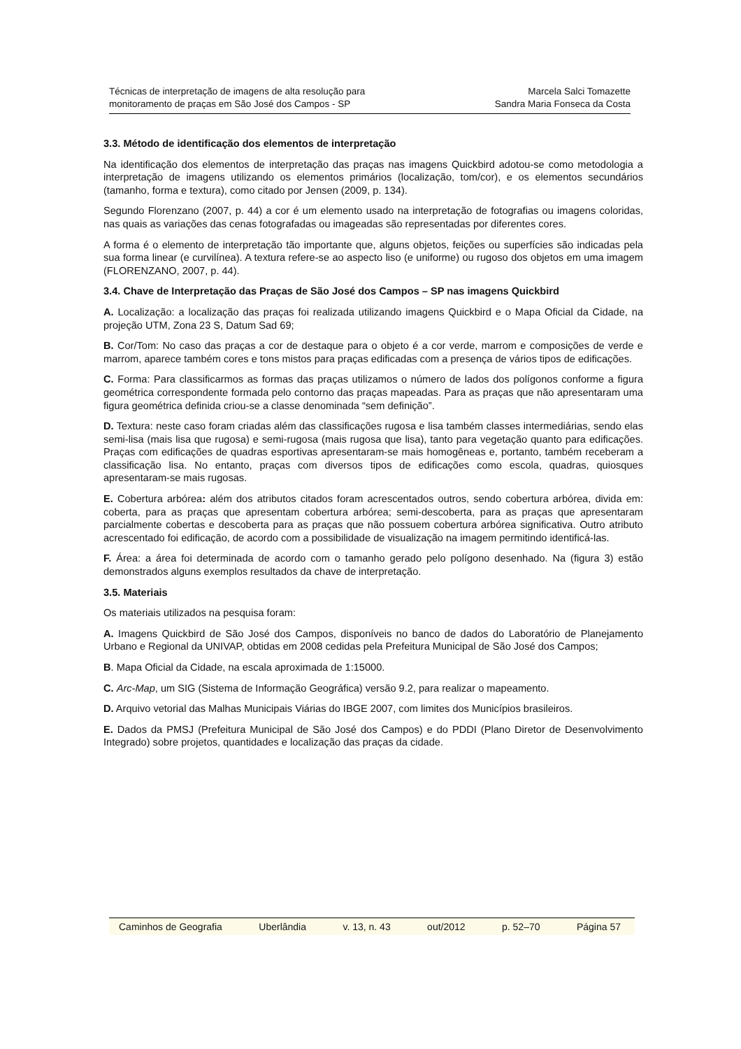Técnicas de interpretação de imagens de alta resolução para
monitoramento de praças em São José dos Campos - SP
Marcela Salci Tomazette
Sandra Maria Fonseca da Costa
3.3. Método de identificação dos elementos de interpretação
Na identificação dos elementos de interpretação das praças nas imagens Quickbird adotou-se como metodologia a interpretação de imagens utilizando os elementos primários (localização, tom/cor), e os elementos secundários (tamanho, forma e textura), como citado por Jensen (2009, p. 134).
Segundo Florenzano (2007, p. 44) a cor é um elemento usado na interpretação de fotografias ou imagens coloridas, nas quais as variações das cenas fotografadas ou imageadas são representadas por diferentes cores.
A forma é o elemento de interpretação tão importante que, alguns objetos, feições ou superfícies são indicadas pela sua forma linear (e curvilínea). A textura refere-se ao aspecto liso (e uniforme) ou rugoso dos objetos em uma imagem (FLORENZANO, 2007, p. 44).
3.4. Chave de Interpretação das Praças de São José dos Campos – SP nas imagens Quickbird
A. Localização: a localização das praças foi realizada utilizando imagens Quickbird e o Mapa Oficial da Cidade, na projeção UTM, Zona 23 S, Datum Sad 69;
B. Cor/Tom: No caso das praças a cor de destaque para o objeto é a cor verde, marrom e composições de verde e marrom, aparece também cores e tons mistos para praças edificadas com a presença de vários tipos de edificações.
C. Forma: Para classificarmos as formas das praças utilizamos o número de lados dos polígonos conforme a figura geométrica correspondente formada pelo contorno das praças mapeadas. Para as praças que não apresentaram uma figura geométrica definida criou-se a classe denominada “sem definição”.
D. Textura: neste caso foram criadas além das classificações rugosa e lisa também classes intermediárias, sendo elas semi-lisa (mais lisa que rugosa) e semi-rugosa (mais rugosa que lisa), tanto para vegetação quanto para edificações. Praças com edificações de quadras esportivas apresentaram-se mais homogêneas e, portanto, também receberam a classificação lisa. No entanto, praças com diversos tipos de edificações como escola, quadras, quiosques apresentaram-se mais rugosas.
E. Cobertura arbórea: além dos atributos citados foram acrescentados outros, sendo cobertura arbórea, divida em: coberta, para as praças que apresentam cobertura arbórea; semi-descoberta, para as praças que apresentaram parcialmente cobertas e descoberta para as praças que não possuem cobertura arbórea significativa. Outro atributo acrescentado foi edificação, de acordo com a possibilidade de visualização na imagem permitindo identificá-las.
F. Área: a área foi determinada de acordo com o tamanho gerado pelo polígono desenhado. Na (figura 3) estão demonstrados alguns exemplos resultados da chave de interpretação.
3.5. Materiais
Os materiais utilizados na pesquisa foram:
A. Imagens Quickbird de São José dos Campos, disponíveis no banco de dados do Laboratório de Planejamento Urbano e Regional da UNIVAP, obtidas em 2008 cedidas pela Prefeitura Municipal de São José dos Campos;
B. Mapa Oficial da Cidade, na escala aproximada de 1:15000.
C. Arc-Map, um SIG (Sistema de Informação Geográfica) versão 9.2, para realizar o mapeamento.
D. Arquivo vetorial das Malhas Municipais Viárias do IBGE 2007, com limites dos Municípios brasileiros.
E. Dados da PMSJ (Prefeitura Municipal de São José dos Campos) e do PDDI (Plano Diretor de Desenvolvimento Integrado) sobre projetos, quantidades e localização das praças da cidade.
Caminhos de Geografia Uberlândia v. 13, n. 43 out/2012 p. 52–70 Página 57